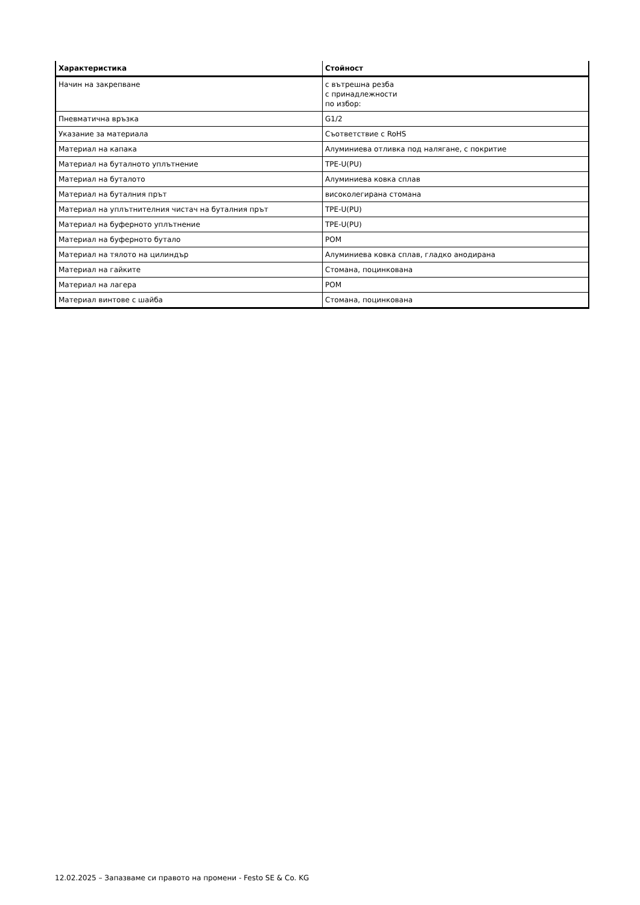| Характеристика | Стойност |
| --- | --- |
| Начин на закрепване | с вътрешна резба с принадлежности по избор: |
| Пневматична връзка | G1/2 |
| Указание за материала | Съответствие с RoHS |
| Материал на капака | Алуминиева отливка под налягане, с покритие |
| Материал на буталното уплътнение | TPE-U(PU) |
| Материал на буталото | Алуминиева ковка сплав |
| Материал на буталния прът | високолегирана стомана |
| Материал на уплътнителния чистач на буталния прът | TPE-U(PU) |
| Материал на буферното уплътнение | TPE-U(PU) |
| Материал на буферното бутало | POM |
| Материал на тялото на цилиндър | Алуминиева ковка сплав, гладко анодирана |
| Материал на гайките | Стомана, поцинкована |
| Материал на лагера | POM |
| Материал винтове с шайба | Стомана, поцинкована |
12.02.2025 – Запазваме си правото на промени - Festo SE & Co. KG